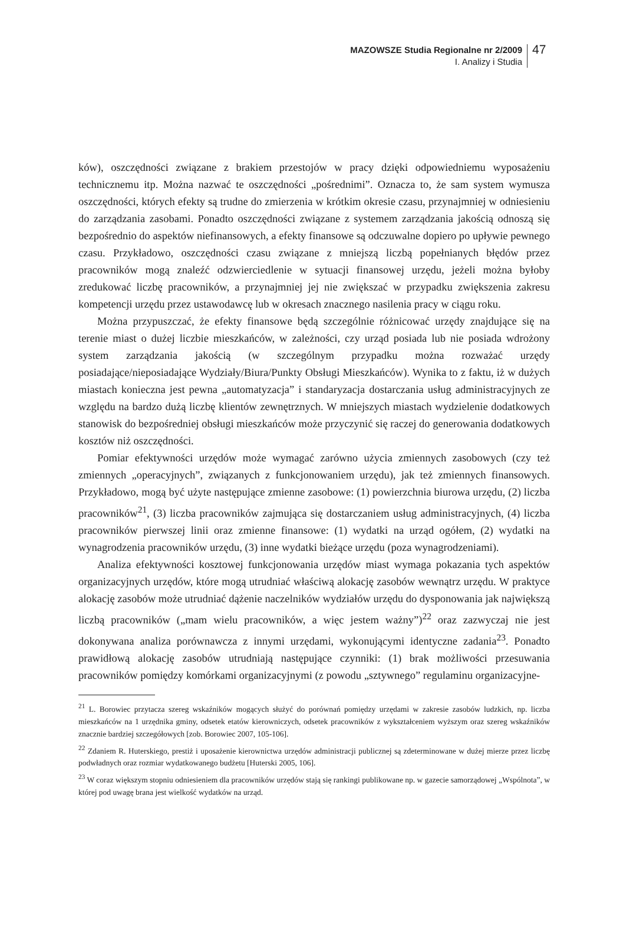MAZOWSZE Studia Regionalne nr 2/2009
I. Analizy i Studia
47
ków), oszczędności związane z brakiem przestojów w pracy dzięki odpowiedniemu wyposażeniu technicznemu itp. Można nazwać te oszczędności „pośrednimi”. Oznacza to, że sam system wymusza oszczędności, których efekty są trudne do zmierzenia w krótkim okresie czasu, przynajmniej w odniesieniu do zarządzania zasobami. Ponadto oszczędności związane z systemem zarządzania jakością odnoszą się bezpośrednio do aspektów niefinansowych, a efekty finansowe są odczuwalne dopiero po upływie pewnego czasu. Przykładowo, oszczędności czasu związane z mniejszą liczbą popełnianych błędów przez pracowników mogą znaleźć odzwierciedlenie w sytuacji finansowej urzędu, jeżeli można byłoby zredukować liczbę pracowników, a przynajmniej jej nie zwiększać w przypadku zwiększenia zakresu kompetencji urzędu przez ustawodawcę lub w okresach znacznego nasilenia pracy w ciągu roku.
Można przypuszczać, że efekty finansowe będą szczególnie różnicować urzędy znajdujące się na terenie miast o dużej liczbie mieszkańców, w zależności, czy urząd posiada lub nie posiada wdrożony system zarządzania jakością (w szczególnym przypadku można rozważać urzędy posiadające/nieposiadające Wydziały/Biura/Punkty Obsługi Mieszkańców). Wynika to z faktu, iż w dużych miastach konieczna jest pewna „automatyzacja” i standaryzacja dostarczania usług administracyjnych ze względu na bardzo dużą liczbę klientów zewnętrznych. W mniejszych miastach wydzielenie dodatkowych stanowisk do bezpośredniej obsługi mieszkańców może przyczynić się raczej do generowania dodatkowych kosztów niż oszczędności.
Pomiar efektywności urzędów może wymagać zarówno użycia zmiennych zasobowych (czy też zmiennych „operacyjnych”, związanych z funkcjonowaniem urzędu), jak też zmiennych finansowych. Przykładowo, mogą być użyte następujące zmienne zasobowe: (1) powierzchnia biurowa urzędu, (2) liczba pracowników<sup>21</sup>, (3) liczba pracowników zajmująca się dostarczaniem usług administracyjnych, (4) liczba pracowników pierwszej linii oraz zmienne finansowe: (1) wydatki na urząd ogółem, (2) wydatki na wynagrodzenia pracowników urzędu, (3) inne wydatki bieżące urzędu (poza wynagrodzeniami).
Analiza efektywności kosztowej funkcjonowania urzędów miast wymaga pokazania tych aspektów organizacyjnych urzędów, które mogą utrudniać właściwą alokację zasobów wewnątrz urzędu. W praktyce alokację zasobów może utrudniać dążenie naczelników wydziałów urzędu do dysponowania jak największą liczbą pracowników („mam wielu pracowników, a więc jestem ważny”)<sup>22</sup> oraz zazwyczaj nie jest dokonywana analiza porównawcza z innymi urzędami, wykonującymi identyczne zadania<sup>23</sup>. Ponadto prawidłową alokację zasobów utrudniają następujące czynniki: (1) brak możliwości przesuwania pracowników pomiędzy komórkami organizacyjnymi (z powodu „sztywnego” regulaminu organizacyjne-
<sup>21</sup> L. Borowiec przytacza szereg wskaźników mogących służyć do porównań pomiędzy urzędami w zakresie zasobów ludzkich, np. liczba mieszkańców na 1 urzędnika gminy, odsetek etatów kierowniczych, odsetek pracowników z wykształceniem wyższym oraz szereg wskaźników znacznie bardziej szczegółowych [zob. Borowiec 2007, 105-106].
<sup>22</sup> Zdaniem R. Huterskiego, prestiż i uposażenie kierownictwa urzędów administracji publicznej są zdeterminowane w dużej mierze przez liczbę podwładnych oraz rozmiar wydatkowanego budżetu [Huterski 2005, 106].
<sup>23</sup> W coraz większym stopniu odniesieniem dla pracowników urzędów stają się rankingi publikowane np. w gazecie samorządowej „Wspólnota”, w której pod uwagę brana jest wielkość wydatków na urząd.